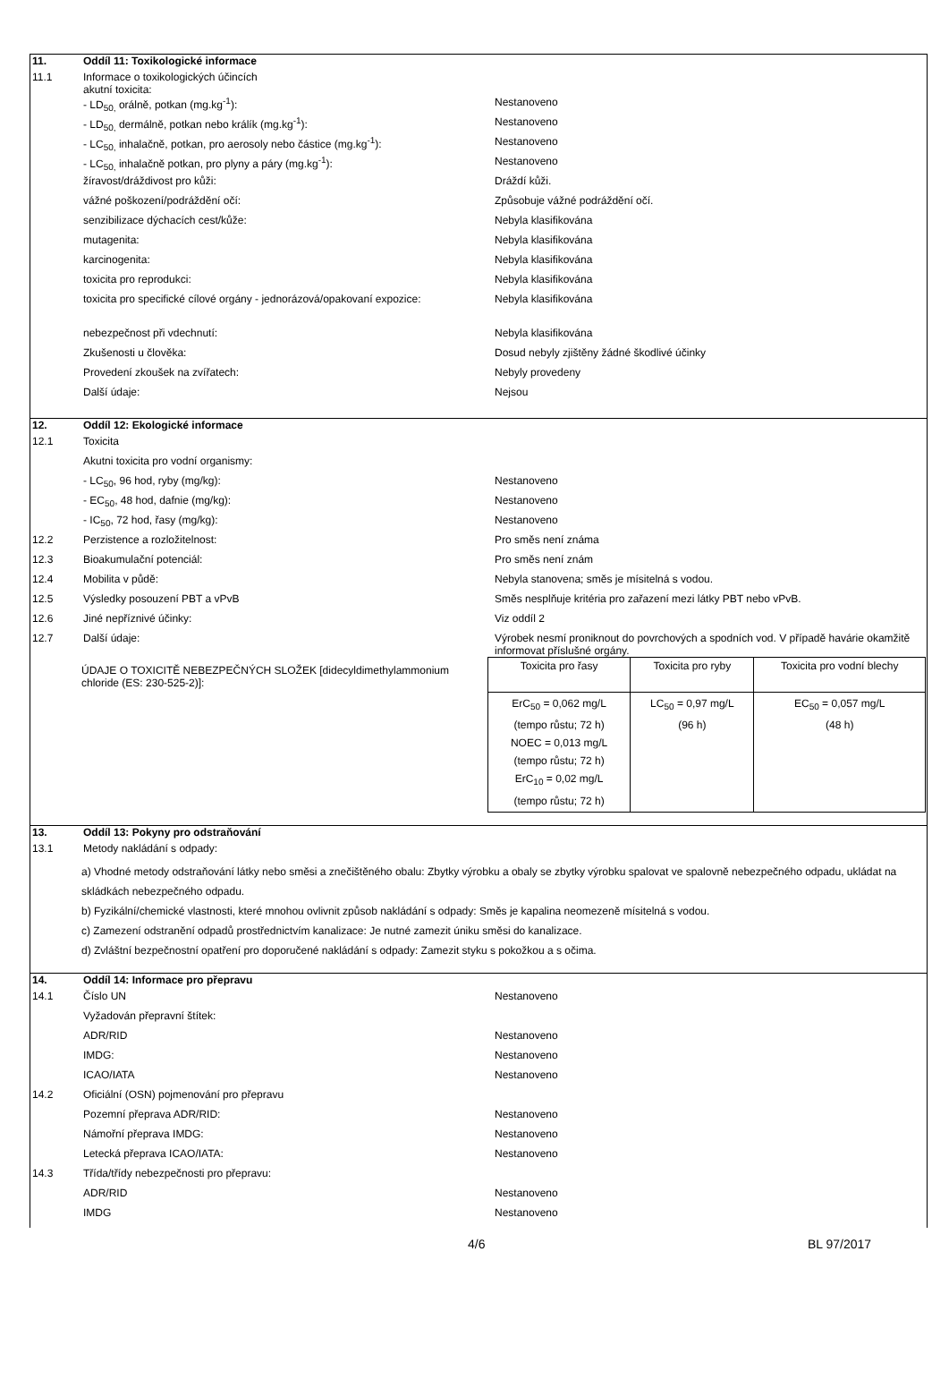11. Oddíl 11: Toxikologické informace
11.1 Informace o toxikologických účincích
akutní toxicita:
- LD<sub>50,</sub> orálně, potkan (mg.kg<sup>-1</sup>): Nestanoveno
- LD<sub>50,</sub> dermálně, potkan nebo králík (mg.kg<sup>-1</sup>): Nestanoveno
- LC<sub>50,</sub> inhalačně, potkan, pro aerosoly nebo částice (mg.kg<sup>-1</sup>): Nestanoveno
- LC<sub>50,</sub> inhalačně potkan, pro plyny a páry (mg.kg<sup>-1</sup>): Nestanoveno
žíravost/dráždivost pro kůži: Dráždí kůži.
vážné poškození/podráždění očí: Způsobuje vážné podráždění očí.
senzibilizace dýchacích cest/kůže: Nebyla klasifikována
mutagenita: Nebyla klasifikována
karcinogenita: Nebyla klasifikována
toxicita pro reprodukci: Nebyla klasifikována
toxicita pro specifické cílové orgány - jednorázová/opakovaní expozice:
Nebyla klasifikována
nebezpečnost při vdechnutí: Nebyla klasifikována
Zkušenosti u člověka: Dosud nebyly zjištěny žádné škodlivé účinky
Provedení zkoušek na zvířatech: Nebyly provedeny
Další údaje: Nejsou
12. Oddíl 12: Ekologické informace
12.1 Toxicita
Akutni toxicita pro vodní organismy:
- LC<sub>50</sub>, 96 hod, ryby (mg/kg): Nestanoveno
- EC<sub>50</sub>, 48 hod, dafnie (mg/kg): Nestanoveno
- IC<sub>50</sub>, 72 hod, řasy (mg/kg): Nestanoveno
12.2 Perzistence a rozložitelnost: Pro směs není známa
12.3 Bioakumulační potenciál: Pro směs není znám
12.4 Mobilita v půdě: Nebyla stanovena; směs je mísitelná s vodou.
12.5 Výsledky posouzení PBT a vPvB Směs nesplňuje kritéria pro zařazení mezi látky PBT nebo vPvB.
12.6 Jiné nepříznivé účinky: Viz oddíl 2
12.7 Další údaje: Výrobek nesmí proniknout do povrchových a spodních vod. V případě havárie okamžitě informovat příslušné orgány.
ÚDAJE O TOXICITĚ NEBEZPEČNÝCH SLOŽEK [didecyldimethylammonium chloride (ES: 230-525-2)]:
| Toxicita pro řasy | Toxicita pro ryby | Toxicita pro vodní blechy |
| --- | --- | --- |
| ErC<sub>50</sub> = 0,062 mg/L (tempo růstu; 72 h) NOEC = 0,013 mg/L (tempo růstu; 72 h) ErC<sub>10</sub> = 0,02 mg/L (tempo růstu; 72 h) | LC<sub>50</sub> = 0,97 mg/L (96 h) | EC<sub>50</sub> = 0,057 mg/L (48 h) |
13. Oddíl 13: Pokyny pro odstraňování
13.1 Metody nakládání s odpady:
a) Vhodné metody odstraňování látky nebo směsi a znečištěného obalu: Zbytky výrobku a obaly se zbytky výrobku spalovat ve spalovně nebezpečného odpadu, ukládat na skládkách nebezpečného odpadu.
b) Fyzikální/chemické vlastnosti, které mnohou ovlivnit způsob nakládání s odpady: Směs je kapalina neomezeně mísitelná s vodou.
c) Zamezení odstranění odpadů prostřednictvím kanalizace: Je nutné zamezit úniku směsi do kanalizace.
d) Zvláštní bezpečnostní opatření pro doporučené nakládání s odpady: Zamezit styku s pokožkou a s očima.
14. Oddíl 14: Informace pro přepravu
14.1 Číslo UN Nestanoveno
Vyžadován přepravní štítek:
ADR/RID Nestanoveno
IMDG: Nestanoveno
ICAO/IATA Nestanoveno
14.2 Oficiální (OSN) pojmenování pro přepravu
Pozemní přeprava ADR/RID: Nestanoveno
Námořní přeprava IMDG: Nestanoveno
Letecká přeprava ICAO/IATA: Nestanoveno
14.3 Třída/třídy nebezpečnosti pro přepravu:
ADR/RID Nestanoveno
IMDG Nestanoveno
4/6 BL 97/2017